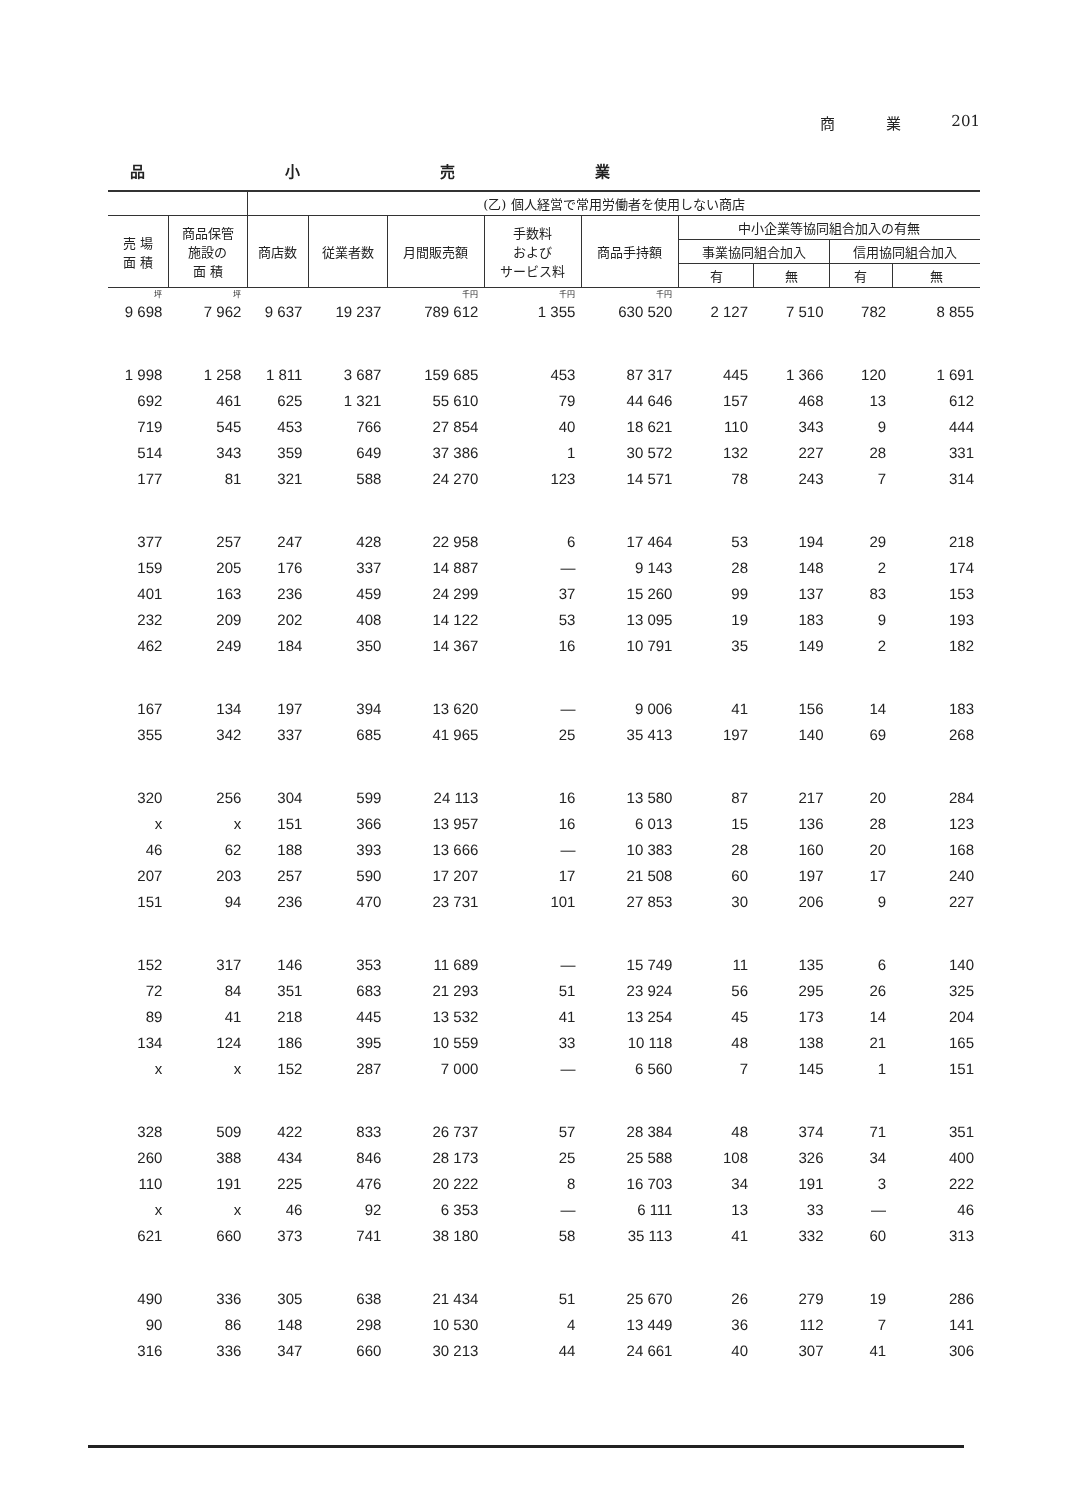商 業 201
品小売業
| | | (乙) 個人経営で常用労働者を使用しない商店 | | | | | | | | |
| --- | --- | --- | --- | --- | --- | --- | --- | --- | --- | --- |
| 売 場 面 積 | 商品保管 施設の 面 積 | 商店数 | 従業者数 | 月間販売額 | 手数料 および サービス料 | 商品手持額 | 中小企業等協同組合加入の有無 | | | |
| | | | | | | | 事業協同組合加入 | | 信用協同組合加入 | |
| | | | | | | | 有 | 無 | 有 | 無 |
| 坪 | 坪 | | | 千円 | 千円 | 千円 | | | | |
| 9 698 | 7 962 | 9 637 | 19 237 | 789 612 | 1 355 | 630 520 | 2 127 | 7 510 | 782 | 8 855 |
| 1 998 | 1 258 | 1 811 | 3 687 | 159 685 | 453 | 87 317 | 445 | 1 366 | 120 | 1 691 |
| 692 | 461 | 625 | 1 321 | 55 610 | 79 | 44 646 | 157 | 468 | 13 | 612 |
| 719 | 545 | 453 | 766 | 27 854 | 40 | 18 621 | 110 | 343 | 9 | 444 |
| 514 | 343 | 359 | 649 | 37 386 | 1 | 30 572 | 132 | 227 | 28 | 331 |
| 177 | 81 | 321 | 588 | 24 270 | 123 | 14 571 | 78 | 243 | 7 | 314 |
| 377 | 257 | 247 | 428 | 22 958 | 6 | 17 464 | 53 | 194 | 29 | 218 |
| 159 | 205 | 176 | 337 | 14 887 | — | 9 143 | 28 | 148 | 2 | 174 |
| 401 | 163 | 236 | 459 | 24 299 | 37 | 15 260 | 99 | 137 | 83 | 153 |
| 232 | 209 | 202 | 408 | 14 122 | 53 | 13 095 | 19 | 183 | 9 | 193 |
| 462 | 249 | 184 | 350 | 14 367 | 16 | 10 791 | 35 | 149 | 2 | 182 |
| 167 | 134 | 197 | 394 | 13 620 | — | 9 006 | 41 | 156 | 14 | 183 |
| 355 | 342 | 337 | 685 | 41 965 | 25 | 35 413 | 197 | 140 | 69 | 268 |
| 320 | 256 | 304 | 599 | 24 113 | 16 | 13 580 | 87 | 217 | 20 | 284 |
| x | x | 151 | 366 | 13 957 | 16 | 6 013 | 15 | 136 | 28 | 123 |
| 46 | 62 | 188 | 393 | 13 666 | — | 10 383 | 28 | 160 | 20 | 168 |
| 207 | 203 | 257 | 590 | 17 207 | 17 | 21 508 | 60 | 197 | 17 | 240 |
| 151 | 94 | 236 | 470 | 23 731 | 101 | 27 853 | 30 | 206 | 9 | 227 |
| 152 | 317 | 146 | 353 | 11 689 | — | 15 749 | 11 | 135 | 6 | 140 |
| 72 | 84 | 351 | 683 | 21 293 | 51 | 23 924 | 56 | 295 | 26 | 325 |
| 89 | 41 | 218 | 445 | 13 532 | 41 | 13 254 | 45 | 173 | 14 | 204 |
| 134 | 124 | 186 | 395 | 10 559 | 33 | 10 118 | 48 | 138 | 21 | 165 |
| x | x | 152 | 287 | 7 000 | — | 6 560 | 7 | 145 | 1 | 151 |
| 328 | 509 | 422 | 833 | 26 737 | 57 | 28 384 | 48 | 374 | 71 | 351 |
| 260 | 388 | 434 | 846 | 28 173 | 25 | 25 588 | 108 | 326 | 34 | 400 |
| 110 | 191 | 225 | 476 | 20 222 | 8 | 16 703 | 34 | 191 | 3 | 222 |
| x | x | 46 | 92 | 6 353 | — | 6 111 | 13 | 33 | — | 46 |
| 621 | 660 | 373 | 741 | 38 180 | 58 | 35 113 | 41 | 332 | 60 | 313 |
| 490 | 336 | 305 | 638 | 21 434 | 51 | 25 670 | 26 | 279 | 19 | 286 |
| 90 | 86 | 148 | 298 | 10 530 | 4 | 13 449 | 36 | 112 | 7 | 141 |
| 316 | 336 | 347 | 660 | 30 213 | 44 | 24 661 | 40 | 307 | 41 | 306 |